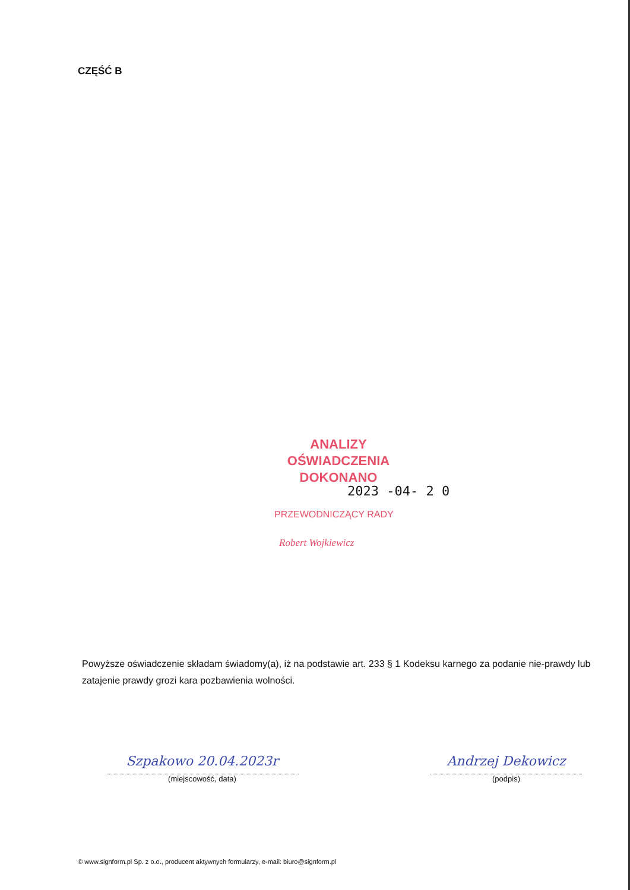CZĘŚĆ B
ANALIZY OŚWIADCZENIA
DOKONANO
2023 -04- 2 0
PRZEWODNICZĄCY RADY
Robert Wojkiewicz
Powyższe oświadczenie składam świadomy(a), iż na podstawie art. 233 § 1 Kodeksu karnego za podanie nie-prawdy lub zatajenie prawdy grozi kara pozbawienia wolności.
Szpakowo 20.04.2023r
(miejscowość, data)
Andrzej Dekowicz
(podpis)
© www.signform.pl Sp. z o.o., producent aktywnych formularzy, e-mail: biuro@signform.pl